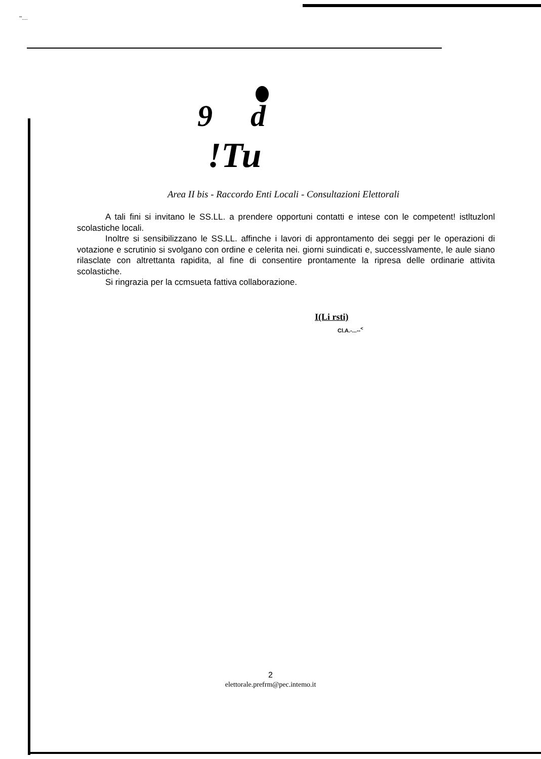"'....
9 d
!Tu
Area II bis - Raccordo Enti Locali - Consultazioni Elettorali
A tali fini si invitano le SS.LL. a prendere opportuni contatti e intese con le competent! istltuzlonl scolastiche locali.
Inoltre si sensibilizzano le SS.LL. affinche i lavori di approntamento dei seggi per le operazioni di votazione e scrutinio si svolgano con ordine e celerita nei. giorni suindicati e, successlvamente, le aule siano rilasclate con altrettanta rapidita, al fine di consentire prontamente la ripresa delle ordinarie attivita scolastiche.
Si ringrazia per la ccmsueta fattiva collaborazione.
I(Li rsti)
Cl.A.-...--<sup><</sup>
2
elettorale.prefrm@pec.intemo.it